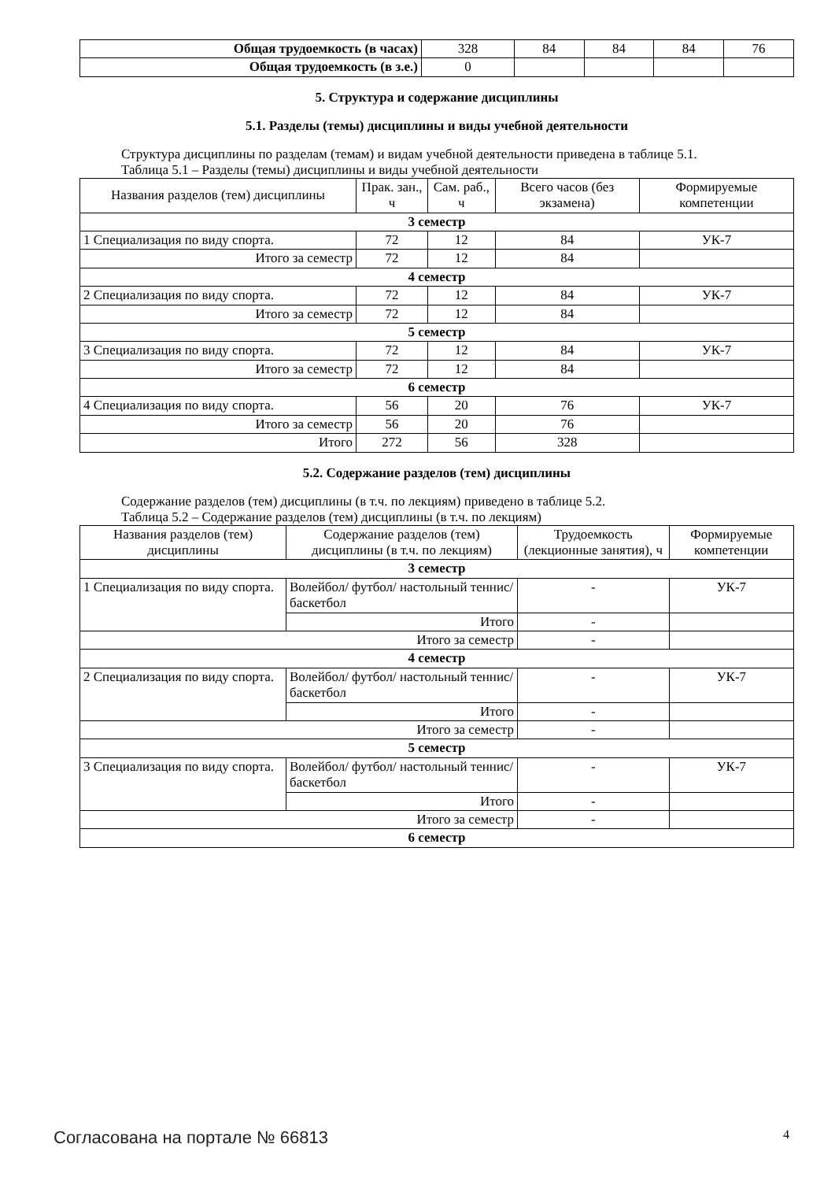| Общая трудоемкость (в часах) | 328 | 84 | 84 | 84 | 76 |
| Общая трудоемкость (в з.е.) | 0 | | | | |
5. Структура и содержание дисциплины
5.1. Разделы (темы) дисциплины и виды учебной деятельности
Структура дисциплины по разделам (темам) и видам учебной деятельности приведена в таблице 5.1.
Таблица 5.1 – Разделы (темы) дисциплины и виды учебной деятельности
| Названия разделов (тем) дисциплины | Прак. зан., ч | Сам. раб., ч | Всего часов (без экзамена) | Формируемые компетенции |
| --- | --- | --- | --- | --- |
| 3 семестр | | | | |
| 1 Специализация по виду спорта. | 72 | 12 | 84 | УК-7 |
| Итого за семестр | 72 | 12 | 84 | |
| 4 семестр | | | | |
| 2 Специализация по виду спорта. | 72 | 12 | 84 | УК-7 |
| Итого за семестр | 72 | 12 | 84 | |
| 5 семестр | | | | |
| 3 Специализация по виду спорта. | 72 | 12 | 84 | УК-7 |
| Итого за семестр | 72 | 12 | 84 | |
| 6 семестр | | | | |
| 4 Специализация по виду спорта. | 56 | 20 | 76 | УК-7 |
| Итого за семестр | 56 | 20 | 76 | |
| Итого | 272 | 56 | 328 | |
5.2. Содержание разделов (тем) дисциплины
Содержание разделов (тем) дисциплины (в т.ч. по лекциям) приведено в таблице 5.2.
Таблица 5.2 – Содержание разделов (тем) дисциплины (в т.ч. по лекциям)
| Названия разделов (тем) дисциплины | Содержание разделов (тем) дисциплины (в т.ч. по лекциям) | Трудоемкость (лекционные занятия), ч | Формируемые компетенции |
| --- | --- | --- | --- |
| 3 семестр | | | |
| 1 Специализация по виду спорта. | Волейбол/ футбол/ настольный теннис/ баскетбол | - | УК-7 |
| | Итого | - | |
| Итого за семестр | | - | |
| 4 семестр | | | |
| 2 Специализация по виду спорта. | Волейбол/ футбол/ настольный теннис/ баскетбол | - | УК-7 |
| | Итого | - | |
| Итого за семестр | | - | |
| 5 семестр | | | |
| 3 Специализация по виду спорта. | Волейбол/ футбол/ настольный теннис/ баскетбол | - | УК-7 |
| | Итого | - | |
| Итого за семестр | | - | |
| 6 семестр | | | |
Согласована на портале № 66813 4